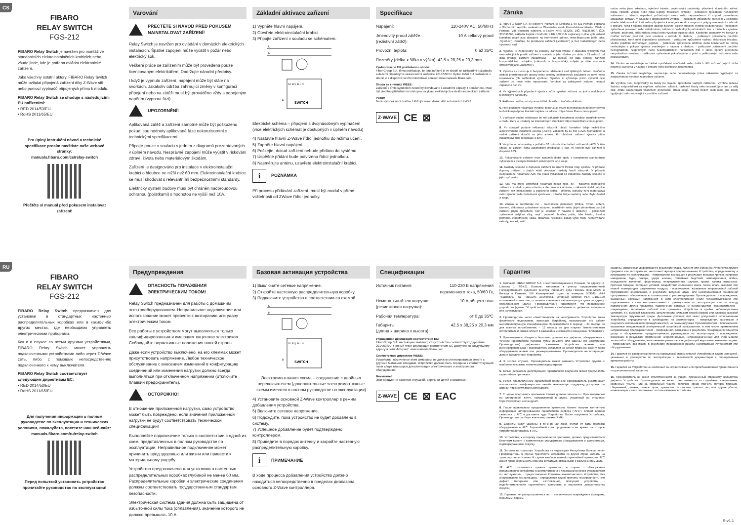CS
FIBARO
RELAY SWITCH
FGS-212
FIBARO Relay Switch je navržen pro montáž ve standardních elektroinstalačních krabicích nebo všude jinde, kde je potřeba ovládat elektronické zařízení.
Jako všechny ostatní aktory, FIBARO Relay Switch může ovládat připojená zařízení díky Z-Wave síti nebo pomocí vypínačů připojených přímo k modulu.
FIBARO Relay Switch se shoduje s následujícími EU nařízeními:
• RED 2014/53/EU
• RoHS 2011/65/EU
Pro úplný instrukční návod a technické specifikace prosím navštivte naše webové stránky:
manuals.fibaro.com/cs/relay-switch
Přečtěte si manuál před pokusem instalovat zařízení!
Varování
PŘEČTĚTE SI NÁVOD PŘED POKUSEM NAINSTALOVAT ZAŘÍZENÍ!
Relay Switch je navržen pro ovládání v domácích elektrických instalacích. Špatné zapojení může vyústit v požár nebo elektrický šok.
Veškeré práce se zařízením může být provedena pouze licencovaným elektrikářem. Dodržujte národní předpisy.
I když je vypnuto zařízení, napájení může být stále na svorkách. Jakákoliv údržba zahrnující změny v konfiguraci připojení nebo na zátěži musí být prováděno vždy s odpojeným napětím (vypnout fázi).
UPOZORNĚNÍ!
Aplikovaná zátěž a zařízení samotné může být poškozeno pokud jsou hodnoty aplikované fáze nekonzistentní s technickými specifikacemi.
Připojte pouze v souladu s jedním z diagramů prezentovaných v úplném návodu. Nesprávné zapojení může vyústit v riskování zdraví, života nebo materiálovým škodám.
Zařízení je designováno pro instalace v elektroinstalační krabici o hloubce ne nižší než 60 mm. Elektroinstalační krabice se musí shodovat s relevantními bezpečnostními standardy.
Elektrický systém budovy musí být chráněn nadproudovou ochranou (pojistkami) s hodnotou ne vyšší než 10A.
Základní aktivace zařízení
1) Vypněte hlavní napájení.
2) Otevřete elektroinstalační krabici.
3) Připojte zařízení v souladu se schématem.
L
N
SWITCH
S1 S2 | IN L N
B
Elektrické schéma – připojení s dvojnásobným vypínačem (více elektrických schémat je dostupných v úplném návodu)
4) Nastavte hlavní Z-Wave řídící jednotku do režimu učení.
5) Zapněte hlavní napájení.
6) Počkejte, dokud zařízení nebude přidáno do systému.
7) Úspěšné přidání bude potvrzeno řídící jednotkou.
8) Nasměrujte anténu, uzavřete elektroinstalační krabici.
i
POZNÁMKA
Při procesu přidávání zařízení, musí být modul v přímé viditelnosti od ZWave řídící jednotky.
Specifikace
Napájení: 110-240V AC, 50/60Hz
Jmenovitý proud zátěže
(rezistivní zátěž): 10 A celkový proud
Provozní teplota: 0 až 35ºC
Rozměry (délka x šířka x výška): 42,5 x 28,25 x 20,3 mm
Zjednodušené EU prohlášení o shodě:
Fibar Group S.A. tímto prohlašuje, že toto zařízení je ve shodě se základními požadavky a dalšími příslušnými ustanoveními směrnice 2014/53/EU. Úplné znění EU prohlášení o shodě je k dispozici na této internetové adrese: www.manuals.fibaro.com
Shoda se směrnicí WEEE:
Zařízení s tímto symbolem nesmí být likvidováno s ostatními odpady z domácnosti. Musí být předáno příslušnému místu pro recyklaci elektrických a elektrotechnických zařízení.
Pozor!
Tento výrobek není hračka. Udržujte mimo dosah dětí a domácích zvířat!
Z-WAVE CE ⊠
Záruka
1. FIBAR GROUP S.A. se sídlem v Poznani, ul. Lotnicza 1, 60-421 Poznaň, zapsaná v Obchodním rejstříku vedeném u Obvodního soudu Poznaň-Nowe Miasto i Wilda v Poznani, VIII. obchodní oddělení, s číslem KRS: 553265, DIČ: 7811858097, IČO: 301595664, základní kapitál v hodnotě 1.182.100 PLN zaplacený v plné výši, ostatní kontaktní údaje jsou dostupné na internetové adrese: www.fibaro.com (dále jako: „Výrobce"), zaručuje, že prodávané zařízení („Zařízení") je bez materiálových nebo výrobních vad.
2. Výrobce je zodpovědný za poruchy Zařízení vzniklé v důsledku fyzických vad neumožňujících použít zařízení v souladu s jeho účelem po dobu: - 24 měsíců od data prodeje zařízení zákazníkovi, - 12 měsíců od data prodeje zařízení hospodářskému subjektu (zákazník a hospodářský subjekt je dále souhrnně označován jako „Zákazník").
3. Výrobce se zavazuje k bezplatnému odstranění vad zjištěných během záručního období prostřednictvím opravy nebo výměny poškozených součástek za nové nebo repasované (dle rozhodnutí výrobce). Výrobce si vyhrazuje právo vyměnit celé zařízení za nové nebo repasované. Výrobce za zakoupené zařízení nevrací zaplacené peníze.
4. Ve výjimečných případech výrobce může vyměnit zařízení za jiné s obdobnými technickými parametry.
5. Reklamaci může podat pouze držitel platného záručního dokladu.
6. Před podáním reklamace výrobce doporučuje využít telefonickou nebo internetovou technickou podporu. Kontakt najdete na adrese: https://www.fibaro.com/support/.
7. V případě podání reklamace by měl zákazník kontaktovat výrobce prostřednictvím e-mailu, který je uvedený na internetových stránkách https://www.fibaro.com/support/.
8. Po správně podané reklamaci zákazník obdrží kontaktní údaje nejbližšího autorizovaného záručního servisu („AZS"). Zákazník by se měl s AZS zkontaktovat a vadné zařízení doručit na jeho adresu. Po obdržení zařízení výrobce přidá zákazníkovi číslo reklamace (RMA).
9. Vady budou odstraněny v průběhu 30 dnů ode dne dodání zařízení do AZS. V této situaci se záruční doba automaticky prodlužuje o čas, ve kterém bylo zařízení k dispozici AZS.
10. Reklamované zařízení musí zákazník dodat spolu s kompletním standardním vybavením a platným dokladem potvrzujícím jeho koupi.
11. Náklady spojené s dopravou zařízení na území Polská hrají výrobce. V případě dopravy zařízení z jiných států přepravní náklady hradí zákazník. V případě neoprávněné reklamace AZS má právo vyžadovat od zákazníka náklady spojené s jejím vyřízením.
12. AZS má právo odmítnout reklamaci pokud zjistí, že: - zákazník nepoužíval zařízení v souladu s jeho určením a dle návodu k obsluze, - zákazník dodal neúplné zařízení bez příslušenství a popisného štítku, - příčinou poruchy není materiálová nebo výrobní vada způsobená výrobcem, - záruční list je neplatný nebo chybí doklad o koupi.
13. Záruka se nevztahuje na: - mechanické poškození (trhlina, říznutí, odření, ulomení, deformace způsobené nárazem, upuštěním nebo jiným předmětem, použití zařízení jiným způsobem, než je uvedeno v návodu k obsluze); - poškození způsobené vnějšími vlivy, např.: povodeň, bouřka, požár, úder blesku, živelná pohroma, zemětřesení, válka, občanské nepokoje, zásah vyšší moci, nepředvídané nehody, krádež, zalití
vodou nebo jinou tekutinou, vytečení baterie, povětrnostní podmínky: působení slunečního záření, písku, vlhkosti, vysoké nebo nízké teploty, znečištění ovzduší; - poškození způsobené nefunkčním softwarem z důvodu napadení počítačovým virem nebo neprovedenou či chybně provedenou aktualizací softwaru v souladu s doporučeními výrobce; - poškození způsobené přepětím v elektrické a/nebo telekomunikační síti nebo připojením k energetické síti v rozporu s pokyny uvedenými v návodu k obsluze, nebo z důvodu připojení dalších zařízení, jejichž připojení výrobce nedoporučuje; - poškození způsobené provozem nebo skladováním zařízení v nevhodných podmínkách, tzn. v místech s vysokou vlhkostí, prašností, příliš nízkou (mráz) nebo vysokou teplotou okolí. Konkrétní podmínky, ve kterých je možné zařízení používat, jsou uvedené v návodu k obsluze; - poškození způsobené použitím příslušenství, které není doporučeno výrobcem; - poškození způsobené vadnou elektrickou instalací, včetně použitím nevhodných pojistek; - poškození způsobené údržbou nebo konzervačními úkony neshodnými s pokyny výrobce uvedenými v návodu k obsluze; - poškození způsobené použitím neoriginálních, nesprávných nebo nekompatibilních náhradních dílů v rámci opravy provedené neoprávněnou osobou; - poškození způsobené pokračováním v práci s poškozeným zařízením nebo příslušenstvím.
14. Záruka se nevztahuje na běžné opotřebení součástek nebo dalších dílů zařízení, jejichž doba použití je uvedena v návodu k obsluze nebo technické dokumentaci.
15. Záruka zařízení nevylučuje, neomezuje nebo nepozastavuje práva zákazníka vyplývající ze zodpovědnosti výrobce za prodané zařízení.
16. Výrobce není zodpovědný za škody na majetku způsobené vadným zařízením. Výrobce nenese žádnou zodpovědnost za nepřímé, náhodné, zvláštní, následné škody nebo morální újmy, ani za ušlý zisk, ztrátu naspořených finančních prostředků, ztrátu údajů, nároků třetích osob nebo jiné škody vyplývající nebo související s použitím zařízení.
RU
FIBARO
RELAY SWITCH
FGS-212
FIBARO Relay Switch предназначен для установки в стандартных настенных распределительных коробках или в каких-либо других местах, где необходимо управлять электрическими приборами.
Как и в случае со всеми другими устройствами, FIBARO Relay Switch может управлять подключенными устройствами либо через Z-Wave сеть, либо с помощью непосредственно подключенного к нему выключателя.
FIBARO Relay Switch соответствует следующим директивам ЕС:
• RED 2014/53/EU
• RoHS 2011/65/EU
Для получения информации о полном руководстве по эксплуатации и технических условиям, пожалуйста, посетите наш веб-сайт:
manuals.fibaro.com/ru/relay-switch
Перед попыткой установить устройство прочитайте руководство по эксплуатации!
Предупреждения
ОПАСНОСТЬ ПОРАЖЕНИЯ ЭЛЕКТРИЧЕСКИМ ТОКОМ!
Relay Switch предназначен для работы с домашним электрооборудованием. Неправильное подключение или использование может привести к возгоранию или удару электрическим током.
Все работы с устройством могут выполняться только квалифицированным и имеющим лицензию электриком. Соблюдайте нормативные положения вашей страны.
Даже если устройство выключено, на его клеммах может присутствовать напряжение. Любое техническое обслуживание с внесением изменений в конфигурацию соединений или изменений нагрузки должно всегда выполняться при отключенном напряжении (отключите плавкий предохранитель).
ОСТОРОЖНО!
В отношении приложенной нагрузки, само устройство может быть повреждено, если значения приложенной нагрузки не будут соответствовать технической спецификации!
Выполняйте подключение только в соответствии с одной из схем, представленных в полном руководстве по эксплуатации. Неправильное подключение может причинить вред здоровью или жизни или привести к материальному ущербу.
Устройство предназначено для установки в настенных распределительных коробках глубиной не менее 60 мм. Распределительные коробки и электрические соединения должны соответствовать государственным стандартам безопасности.
Электрическая система здания должна быть защищена от избыточной силы тока (оплавления), значение которого не должно превышать 10 А.
Базовая активация устройства
1) Выключите сетевое напряжение.
2) Откройте настенную распределительную коробку.
3) Подключите устройство в соответствии со схемой.
L
N
SWITCH
S1 S2 | IN L N
B
Электромонтажная схема – соединение с двойным переключателем (дополнительные электромонтажные схемы имеются в полном руководстве по эксплуатации)
4) Установите основной Z-Wave контроллер в режим добавления устройства.
5) Включите сетевое напряжение.
6) Подождите, пока устройство не будет добавлено в систему.
7) Успешное добавление будет подтверждено контроллером.
8) Приведите в порядок антенну и закройте настенную распределительную коробку.
i
ПРИМЕЧАНИЕ
В ходе процесса добавления устройство должно находиться непосредственно в пределах диапазона основного Z-Wave контроллера.
Спецификации
Источник питания: 110-230 В напряжения
переменного тока, 50/60 Гц
Номинальный ток нагрузки
(резистивная нагрузка): 10 А общего тока
Рабочая температура: от 0 до 35ºC
Габариты
(длина x ширина x высота): 42,5 x 38,25 x 20,3 мм
Упрощенная декларация соответствия ЕС:
Fibar Group S.A. настоящим заявляет, что устройство соответствует Директиве 2014/53/EU. Полный текст декларации соответствия ЕС доступен по следующему адресу в сети Интернет: www.manuals.fibaro.com
Соответствие директиве WEEE:
Устройство, помеченное этим символом, не должно утилизироваться вместе с другими бытовыми отходами. Устройство должно быть передано в соответствующий пункт сбора вторсырья для утилизации электрического и электронного оборудования.
Внимание!
Этот продукт не является игрушкой. Беречь от детей и животных!
Z-WAVE CE ⊠ EAC
Гарантия
1. Компания FIBAR GROUP S.A. с местонахождением в Познани, по адресу: ul. Lotnicza 1, 60-421 Познань, внесенная в реестр предпринимателей Государственного судебного реестра Районного суда Познань Нове-Място и Вильда в Познани, VIII Коммерческий отдел за номером: 553265, ИНН 7811858097, № REGON: 301595664, уставный капитал PLN 1.182.100 оплаченный полностью, остальная контактная информация доступна по адресу: www.fibaro.com (далее "Производитель") гарантирует, что продаваемое устройство (далее: "Устройство") является свободным от дефектов материала или изготовления.
2. Производитель несет ответственность за неисправность Устройства, из-за физических недостатков, присущих Устройству, вызывающих его работу несоответствующую спецификациям Производителя в период: - 24 месяца со дня покупки потребителем, - 12 месяца со дня покупки бизнес-клиентом (потребитель и бизнес-клиент в дальнейшем совместно именуемые "Клиентом").
3. Производитель обязуется бесплатно удалить все дефекты, обнаруженные с течение гарантийного периода путем ремонта или замены (по усмотрению Производителя) дефектных элементов Устройства новыми или регенерированными. Производитель оставляет за собой право на замену всего оборудования новым или регенерированным. Производитель не возвращает деньги за купленное Устройство.
4. В особых случаях, Производитель может заменить Устройство другим, с наиболее похожими техническими параметрами.
5. Только держатель действующего гарантийного документа может предъявлять гарантийные претензии.
6. Перед предъявлением гарантийной претензии Производитель рекомендует использовать телефонную или онлайн техническую поддержку, доступную по адресу: https://www.fibaro.com/support/.
7. С целью предъявить претензию Клиент должен связаться с Производителем по электронной почте, направленной в адрес, указанный на странице: https://www.fibaro.com/support/.
8. После правильного предъявления претензии, Клиент получит контактную информацию авторизованного гарантийного сервиса ("АГС"). Клиент должен связаться с АГС и доставить туда Устройство. После получения Устройства, Производитель сообщит вам номер заявки (RMA).
9. Дефекты будут удалены в течение 30 дней, считая от даты поставки оборудования в АГС. Гарантийный срок продлевается на время, за которое устройство оставалось в АГС.
10. Устройство, к которому предъявляется претензия, должно предоставляться Клиентом вместе с комплектным стандартным оборудованием и документами, подтверждающими покупку.
11. Затраты на транспорт Устройства на территории Республики Польша несет Производитель. В случае транспорта Устройства из других стран, затраты на транспорт несет Клиент. В случае необоснованной гарантийной претензии, АГС имеет право обременить Клиента затратами, связанными с разъяснением дела.
12. АГС отказывается принять претензию, в случае: - обнаружения использования Устройства несоответственно с предназначением и руководством по эксплуатации, - предоставления Клиентом некомплектного Устройства, без оборудования, без шильдика, - определения другой причины неисправности, чем дефект материала или изготовления, присущий устройству, - недействительности гарантийного документа и отсутствия доказательства покупки,
13. Гарантия не распространяется на: - механические повреждения (трещины, переломы, порезы,
ссадины, физическая деформация в результате удара, падения или сброса на Устройство другого предмета или эксплуатация, несоответствующая предназначению Устройства, определенному в руководстве по эксплуатации); - повреждения, возникшие в результате внешних причин, например наводнение, бури, пожара, удара молнии, стихийных бедствий, землетрясения, войны, гражданских волнений, форс-мажор, непредвиденных случаев, кражи, залива жидкостью, протечки батареи, погодных условий, воздействия солнечного света, песка, влаги, высокой или низкой температуры, загрязнения воздуха; - повреждения, вызванные неправильной работой программного обеспечения, в результате вирусной атаки, или неиспользования обновлений программного обеспечения в соответствии с рекомендациями Производителя; - повреждения, вызванные: скачками напряжения в сети электропитания и/или телекоммуникации или подключением к сети несоответственно с руководством по эксплуатации или по поводу подключения других продуктов, подключение которых не рекомендуется Производителем; - повреждения, вызванные работой или хранением Устройства в крайне неблагоприятных условиях, т.е. высокой влажности, запыленности, слишком низкой (мороз) или слишком высокой температуре окружающей среды. Детальные условия, при каких допускается использование Устройства, определяются в руководстве по эксплуатации; - повреждения, возникшие в результате использования принадлежностей, не рекомендуемых Производителем; - повреждения, вызванные неправильной электрической установкой пользователя, в том числе применением неправильных предохранителей; - повреждения, возникшие в результате Прекращения Клиентом ухода и обслуживания, предусмотренного руководством по эксплуатации; - повреждения, возникшие в результате применения неоригинальных, непредназначенных для этой модели запчастей и оборудования, выполнением ремонтов и модификаций неуполномоченными лицами; - повреждения, возникшие в результате продолжения работы неисправным Устройством или оборудованием.
14. Гарантия не распространяется на нормальный износ деталей Устройства и других запчастей, указанных в руководстве по эксплуатации и технической документации с определенным временем работы.
15. Гарантия на Устройство не исключает, не ограничивает или приостанавливает права Клиента по дополнительной гарантии.
16. Производитель не несет ответственности за ущерб, причиненный имуществу вследствие дефекта Устройства. Производитель не несет ответственности за случайные, специальные, косвенные убытки или за моральный ущерб, включая, среди прочего, потерю прибыли, сбережений, данных, потерю прав, претензии со стороны третьих лиц или другие убытки, возникающие из или связанные с использованием Устройства.
S-v1.1